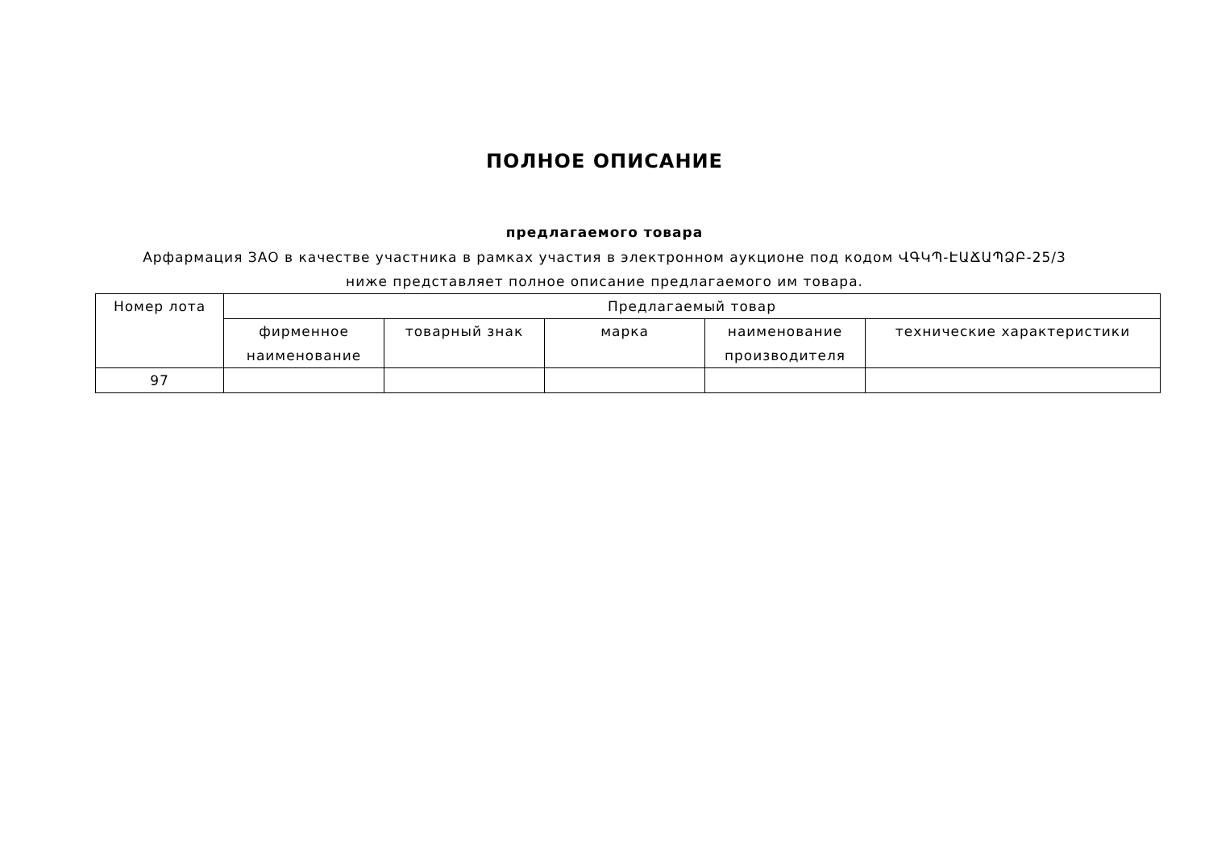ПОЛНОЕ ОПИСАНИЕ
предлагаемого товара
Арфармация ЗАО в качестве участника в рамках участия в электронном аукционе под кодом ՎԳԿՊ-ԷԱՃԱՊՁԲ-25/3 ниже представляет полное описание предлагаемого им товара.
| Номер лота | Предлагаемый товар | | | | |
| --- | --- | --- | --- | --- | --- |
| | фирменное наименование | товарный знак | марка | наименование производителя | технические характеристики |
| 97 | | | | | |